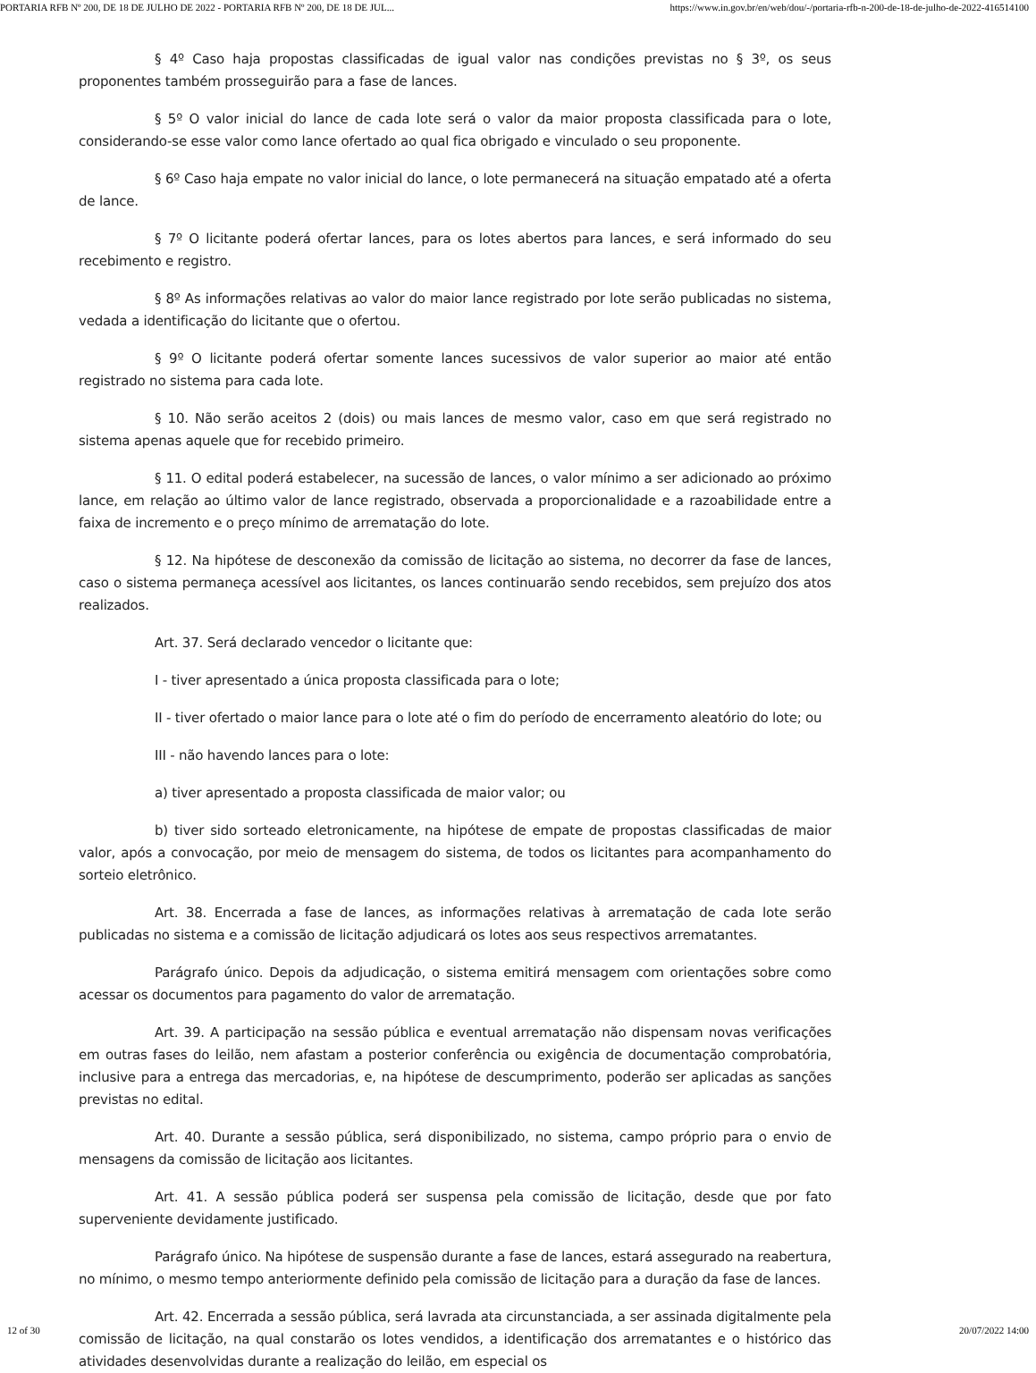PORTARIA RFB Nº 200, DE 18 DE JULHO DE 2022 - PORTARIA RFB Nº 200, DE 18 DE JUL... https://www.in.gov.br/en/web/dou/-/portaria-rfb-n-200-de-18-de-julho-de-2022-416514100
§ 4º Caso haja propostas classificadas de igual valor nas condições previstas no § 3º, os seus proponentes também prosseguirão para a fase de lances.
§ 5º O valor inicial do lance de cada lote será o valor da maior proposta classificada para o lote, considerando-se esse valor como lance ofertado ao qual fica obrigado e vinculado o seu proponente.
§ 6º Caso haja empate no valor inicial do lance, o lote permanecerá na situação empatado até a oferta de lance.
§ 7º O licitante poderá ofertar lances, para os lotes abertos para lances, e será informado do seu recebimento e registro.
§ 8º As informações relativas ao valor do maior lance registrado por lote serão publicadas no sistema, vedada a identificação do licitante que o ofertou.
§ 9º O licitante poderá ofertar somente lances sucessivos de valor superior ao maior até então registrado no sistema para cada lote.
§ 10. Não serão aceitos 2 (dois) ou mais lances de mesmo valor, caso em que será registrado no sistema apenas aquele que for recebido primeiro.
§ 11. O edital poderá estabelecer, na sucessão de lances, o valor mínimo a ser adicionado ao próximo lance, em relação ao último valor de lance registrado, observada a proporcionalidade e a razoabilidade entre a faixa de incremento e o preço mínimo de arrematação do lote.
§ 12. Na hipótese de desconexão da comissão de licitação ao sistema, no decorrer da fase de lances, caso o sistema permaneça acessível aos licitantes, os lances continuarão sendo recebidos, sem prejuízo dos atos realizados.
Art. 37. Será declarado vencedor o licitante que:
I - tiver apresentado a única proposta classificada para o lote;
II - tiver ofertado o maior lance para o lote até o fim do período de encerramento aleatório do lote; ou
III - não havendo lances para o lote:
a) tiver apresentado a proposta classificada de maior valor; ou
b) tiver sido sorteado eletronicamente, na hipótese de empate de propostas classificadas de maior valor, após a convocação, por meio de mensagem do sistema, de todos os licitantes para acompanhamento do sorteio eletrônico.
Art. 38. Encerrada a fase de lances, as informações relativas à arrematação de cada lote serão publicadas no sistema e a comissão de licitação adjudicará os lotes aos seus respectivos arrematantes.
Parágrafo único. Depois da adjudicação, o sistema emitirá mensagem com orientações sobre como acessar os documentos para pagamento do valor de arrematação.
Art. 39. A participação na sessão pública e eventual arrematação não dispensam novas verificações em outras fases do leilão, nem afastam a posterior conferência ou exigência de documentação comprobatória, inclusive para a entrega das mercadorias, e, na hipótese de descumprimento, poderão ser aplicadas as sanções previstas no edital.
Art. 40. Durante a sessão pública, será disponibilizado, no sistema, campo próprio para o envio de mensagens da comissão de licitação aos licitantes.
Art. 41. A sessão pública poderá ser suspensa pela comissão de licitação, desde que por fato superveniente devidamente justificado.
Parágrafo único. Na hipótese de suspensão durante a fase de lances, estará assegurado na reabertura, no mínimo, o mesmo tempo anteriormente definido pela comissão de licitação para a duração da fase de lances.
Art. 42. Encerrada a sessão pública, será lavrada ata circunstanciada, a ser assinada digitalmente pela comissão de licitação, na qual constarão os lotes vendidos, a identificação dos arrematantes e o histórico das atividades desenvolvidas durante a realização do leilão, em especial os
12 of 30 20/07/2022 14:00